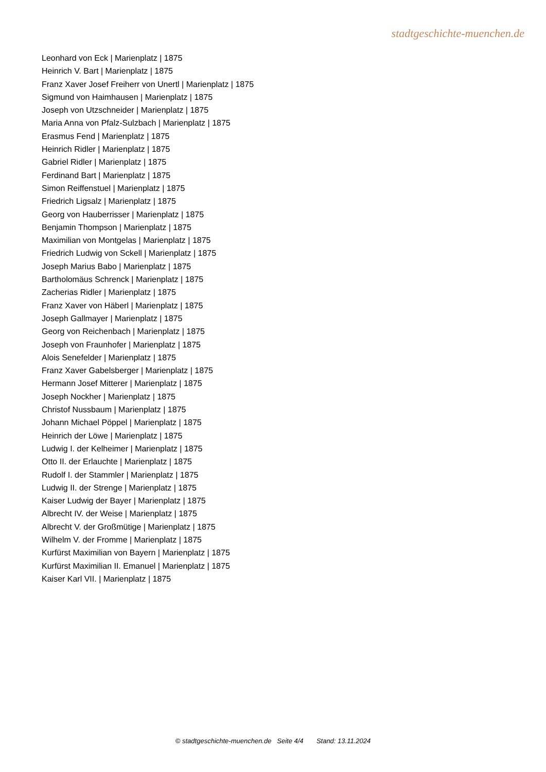stadtgeschichte-muenchen.de
Leonhard von Eck | Marienplatz | 1875
Heinrich V. Bart | Marienplatz | 1875
Franz Xaver Josef Freiherr von Unertl | Marienplatz | 1875
Sigmund von Haimhausen | Marienplatz | 1875
Joseph von Utzschneider | Marienplatz | 1875
Maria Anna von Pfalz-Sulzbach | Marienplatz | 1875
Erasmus Fend | Marienplatz | 1875
Heinrich Ridler | Marienplatz | 1875
Gabriel Ridler | Marienplatz | 1875
Ferdinand Bart | Marienplatz | 1875
Simon Reiffenstuel | Marienplatz | 1875
Friedrich Ligsalz | Marienplatz | 1875
Georg von Hauberrisser | Marienplatz | 1875
Benjamin Thompson | Marienplatz | 1875
Maximilian von Montgelas | Marienplatz | 1875
Friedrich Ludwig von Sckell | Marienplatz | 1875
Joseph Marius Babo | Marienplatz | 1875
Bartholomäus Schrenck | Marienplatz | 1875
Zacherias Ridler | Marienplatz | 1875
Franz Xaver von Häberl | Marienplatz | 1875
Joseph Gallmayer | Marienplatz | 1875
Georg von Reichenbach | Marienplatz | 1875
Joseph von Fraunhofer | Marienplatz | 1875
Alois Senefelder | Marienplatz | 1875
Franz Xaver Gabelsberger | Marienplatz | 1875
Hermann Josef Mitterer | Marienplatz | 1875
Joseph Nockher | Marienplatz | 1875
Christof Nussbaum | Marienplatz | 1875
Johann Michael Pöppel | Marienplatz | 1875
Heinrich der Löwe | Marienplatz | 1875
Ludwig I. der Kelheimer | Marienplatz | 1875
Otto II. der Erlauchte | Marienplatz | 1875
Rudolf I. der Stammler | Marienplatz | 1875
Ludwig II. der Strenge | Marienplatz | 1875
Kaiser Ludwig der Bayer | Marienplatz | 1875
Albrecht IV. der Weise | Marienplatz | 1875
Albrecht V. der Großmütige | Marienplatz | 1875
Wilhelm V. der Fromme | Marienplatz | 1875
Kurfürst Maximilian von Bayern | Marienplatz | 1875
Kurfürst Maximilian II. Emanuel | Marienplatz | 1875
Kaiser Karl VII. | Marienplatz | 1875
© stadtgeschichte-muenchen.de Seite 4/4 Stand: 13.11.2024